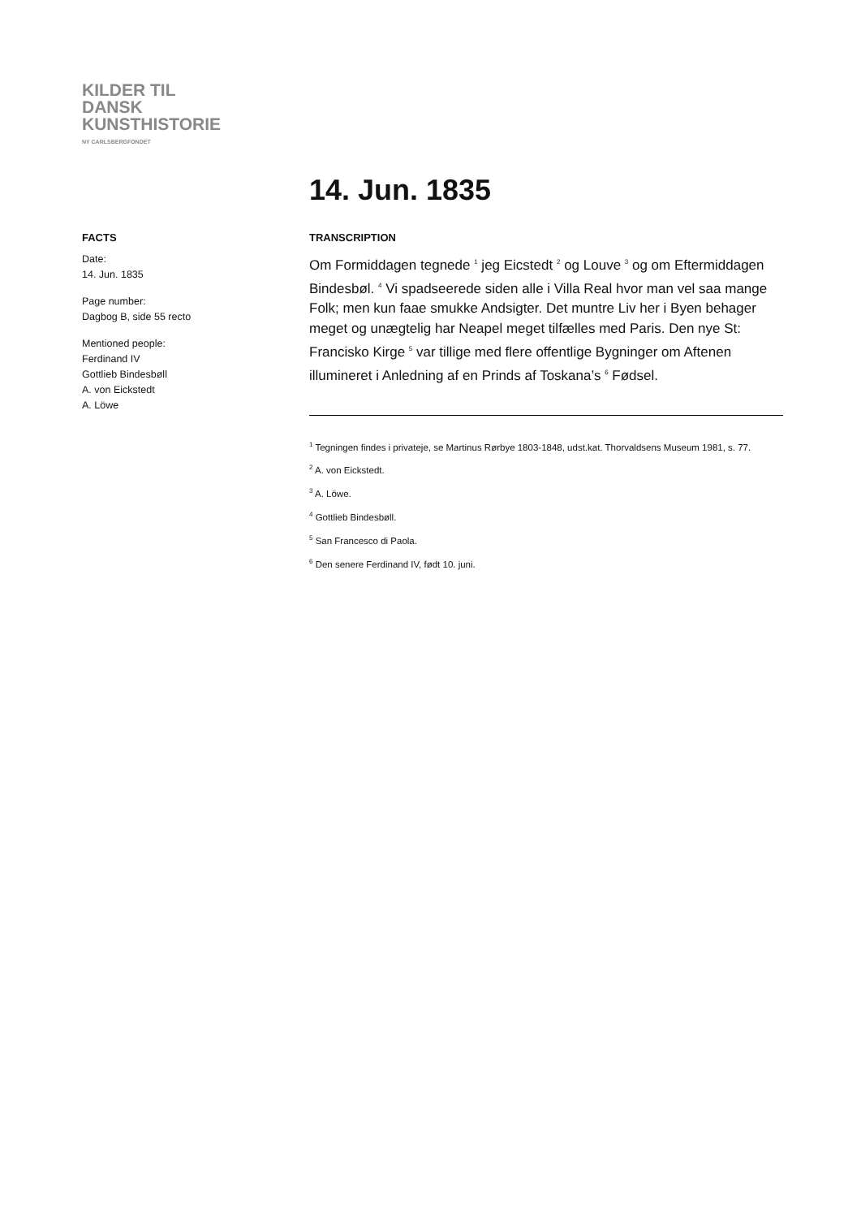KILDER TIL
DANSK
KUNSTHISTORIE
NY CARLSBERGFONDET
FACTS
Date:
14. Jun. 1835
Page number:
Dagbog B, side 55 recto
Mentioned people:
Ferdinand IV
Gottlieb Bindesbøll
A. von Eickstedt
A. Löwe
14. Jun. 1835
TRANSCRIPTION
Om Formiddagen tegnede <sup>1</sup> jeg Eicstedt <sup>2</sup> og Louve <sup>3</sup> og om Eftermiddagen Bindesbøl. <sup>4</sup> Vi spadseerede siden alle i Villa Real hvor man vel saa mange Folk; men kun faae smukke Andsigter. Det muntre Liv her i Byen behager meget og unægtelig har Neapel meget tilfælles med Paris. Den nye St: Francisko Kirge <sup>5</sup> var tillige med flere offentlige Bygninger om Aftenen illumineret i Anledning af en Prinds af Toskana’s <sup>6</sup> Fødsel.
<sup>1</sup> Tegningen findes i privateje, se Martinus Rørbye 1803-1848, udst.kat. Thorvaldsens Museum 1981, s. 77.
<sup>2</sup> A. von Eickstedt.
<sup>3</sup> A. Löwe.
<sup>4</sup> Gottlieb Bindesbøll.
<sup>5</sup> San Francesco di Paola.
<sup>6</sup> Den senere Ferdinand IV, født 10. juni.